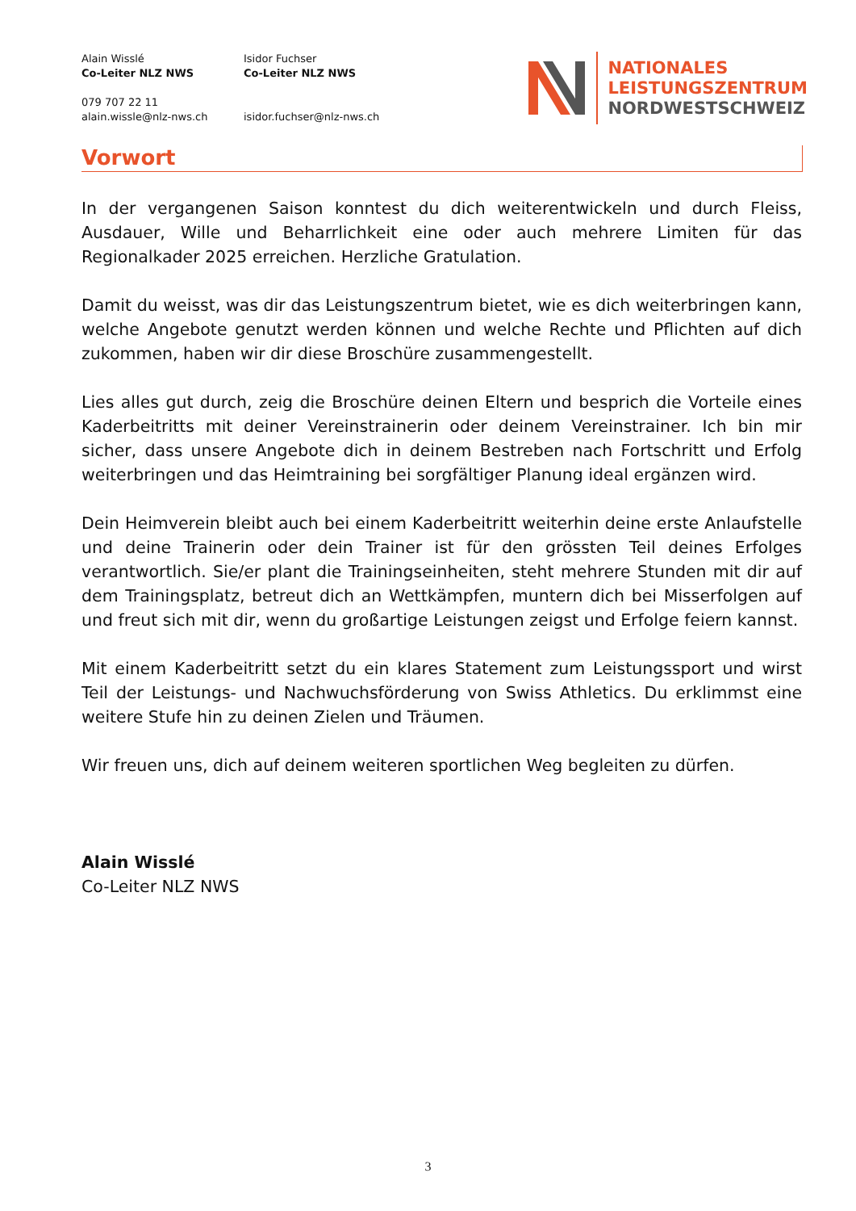Alain Wisslé
Co-Leiter NLZ NWS
079 707 22 11
alain.wissle@nlz-nws.ch
Isidor Fuchser
Co-Leiter NLZ NWS
isidor.fuchser@nlz-nws.ch
NATIONALES
LEISTUNGSZENTRUM
NORDWESTSCHWEIZ
Vorwort
In der vergangenen Saison konntest du dich weiterentwickeln und durch Fleiss, Ausdauer, Wille und Beharrlichkeit eine oder auch mehrere Limiten für das Regionalkader 2025 erreichen. Herzliche Gratulation.
Damit du weisst, was dir das Leistungszentrum bietet, wie es dich weiterbringen kann, welche Angebote genutzt werden können und welche Rechte und Pflichten auf dich zukommen, haben wir dir diese Broschüre zusammengestellt.
Lies alles gut durch, zeig die Broschüre deinen Eltern und besprich die Vorteile eines Kaderbeitritts mit deiner Vereinstrainerin oder deinem Vereinstrainer. Ich bin mir sicher, dass unsere Angebote dich in deinem Bestreben nach Fortschritt und Erfolg weiterbringen und das Heimtraining bei sorgfältiger Planung ideal ergänzen wird.
Dein Heimverein bleibt auch bei einem Kaderbeitritt weiterhin deine erste Anlaufstelle und deine Trainerin oder dein Trainer ist für den grössten Teil deines Erfolges verantwortlich. Sie/er plant die Trainingseinheiten, steht mehrere Stunden mit dir auf dem Trainingsplatz, betreut dich an Wettkämpfen, muntern dich bei Misserfolgen auf und freut sich mit dir, wenn du großartige Leistungen zeigst und Erfolge feiern kannst.
Mit einem Kaderbeitritt setzt du ein klares Statement zum Leistungssport und wirst Teil der Leistungs- und Nachwuchsförderung von Swiss Athletics. Du erklimmst eine weitere Stufe hin zu deinen Zielen und Träumen.
Wir freuen uns, dich auf deinem weiteren sportlichen Weg begleiten zu dürfen.
Alain Wisslé
Co-Leiter NLZ NWS
3